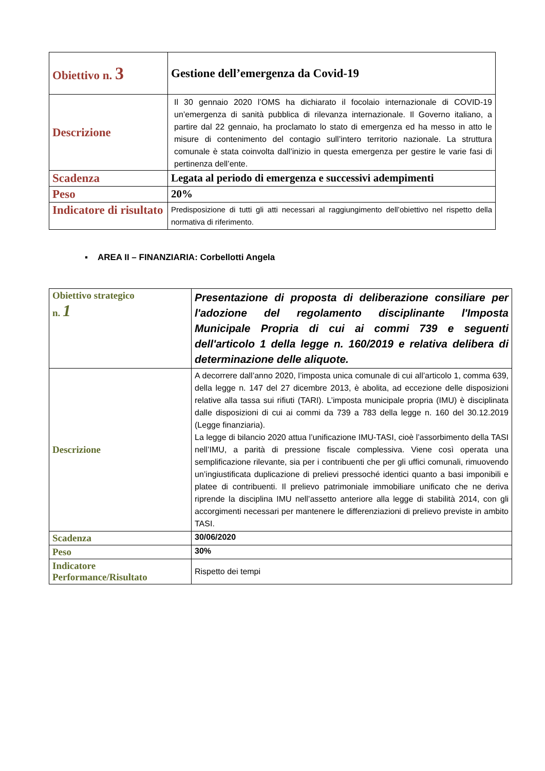| Obiettivo n. 3 | Gestione dell’emergenza da Covid-19 |
| Descrizione | Il 30 gennaio 2020 l’OMS ha dichiarato il focolaio internazionale di COVID-19 un’emergenza di sanità pubblica di rilevanza internazionale. Il Governo italiano, a partire dal 22 gennaio, ha proclamato lo stato di emergenza ed ha messo in atto le misure di contenimento del contagio sull’intero territorio nazionale. La struttura comunale è stata coinvolta dall’inizio in questa emergenza per gestire le varie fasi di pertinenza dell’ente. |
| Scadenza | Legata al periodo di emergenza e successivi adempimenti |
| Peso | 20% |
| Indicatore di risultato | Predisposizione di tutti gli atti necessari al raggiungimento dell’obiettivo nel rispetto della normativa di riferimento. |
▪ AREA II – FINANZIARIA: Corbellotti Angela
| Obiettivo strategico n. 1 | Presentazione di proposta di deliberazione consiliare per l'adozione del regolamento disciplinante l'Imposta Municipale Propria di cui ai commi 739 e seguenti dell'articolo 1 della legge n. 160/2019 e relativa delibera di determinazione delle aliquote. |
| Descrizione | A decorrere dall’anno 2020, l’imposta unica comunale di cui all’articolo 1, comma 639, della legge n. 147 del 27 dicembre 2013, è abolita, ad eccezione delle disposizioni relative alla tassa sui rifiuti (TARI). L’imposta municipale propria (IMU) è disciplinata dalle disposizioni di cui ai commi da 739 a 783 della legge n. 160 del 30.12.2019 (Legge finanziaria). La legge di bilancio 2020 attua l’unificazione IMU-TASI, cioè l’assorbimento della TASI nell’IMU, a parità di pressione fiscale complessiva. Viene così operata una semplificazione rilevante, sia per i contribuenti che per gli uffici comunali, rimuovendo un’ingiustificata duplicazione di prelievi pressoché identici quanto a basi imponibili e platee di contribuenti. Il prelievo patrimoniale immobiliare unificato che ne deriva riprende la disciplina IMU nell’assetto anteriore alla legge di stabilità 2014, con gli accorgimenti necessari per mantenere le differenziazioni di prelievo previste in ambito TASI. |
| Scadenza | 30/06/2020 |
| Peso | 30% |
| Indicatore Performance/Risultato | Rispetto dei tempi |